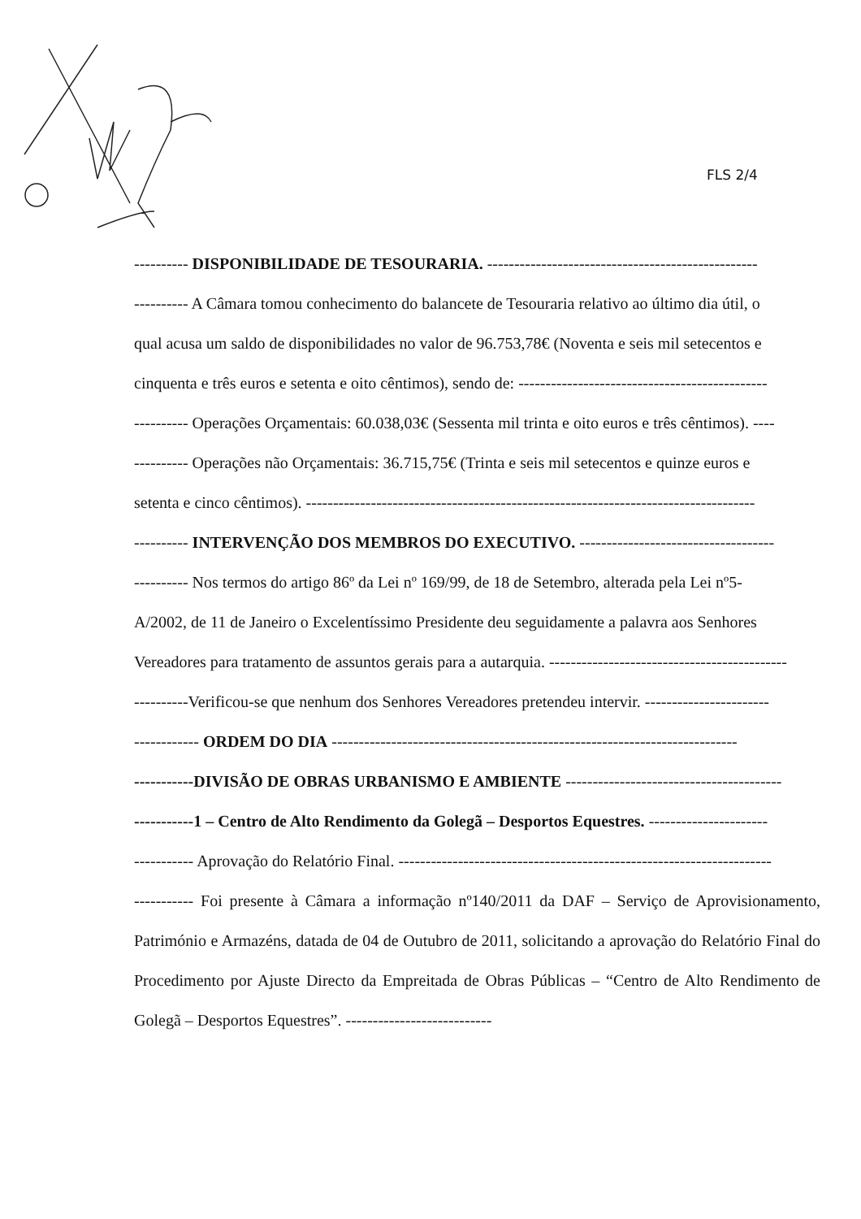FLS 2/4
---------- DISPONIBILIDADE DE TESOURARIA. --------------------------------------------------
---------- A Câmara tomou conhecimento do balancete de Tesouraria relativo ao último dia útil, o
qual acusa um saldo de disponibilidades no valor de 96.753,78€ (Noventa e seis mil setecentos e
cinquenta e três euros e setenta e oito cêntimos), sendo de: ----------------------------------------------
---------- Operações Orçamentais: 60.038,03€ (Sessenta mil trinta e oito euros e três cêntimos). ----
---------- Operações não Orçamentais: 36.715,75€ (Trinta e seis mil setecentos e quinze euros e
setenta e cinco cêntimos). -----------------------------------------------------------------------------------
---------- INTERVENÇÃO DOS MEMBROS DO EXECUTIVO. ------------------------------------
---------- Nos termos do artigo 86º da Lei nº 169/99, de 18 de Setembro, alterada pela Lei nº5-
A/2002, de 11 de Janeiro o Excelentíssimo Presidente deu seguidamente a palavra aos Senhores
Vereadores para tratamento de assuntos gerais para a autarquia. --------------------------------------------
----------Verificou-se que nenhum dos Senhores Vereadores pretendeu intervir. -----------------------
------------ ORDEM DO DIA ---------------------------------------------------------------------------
-----------DIVISÃO DE OBRAS URBANISMO E AMBIENTE ----------------------------------------
-----------1 – Centro de Alto Rendimento da Golegã – Desportos Equestres. ----------------------
----------- Aprovação do Relatório Final. ---------------------------------------------------------------------
----------- Foi presente à Câmara a informação nº140/2011 da DAF – Serviço de Aprovisionamento, Património e Armazéns, datada de 04 de Outubro de 2011, solicitando a aprovação do Relatório Final do Procedimento por Ajuste Directo da Empreitada de Obras Públicas – “Centro de Alto Rendimento de Golegã – Desportos Equestres”. ---------------------------